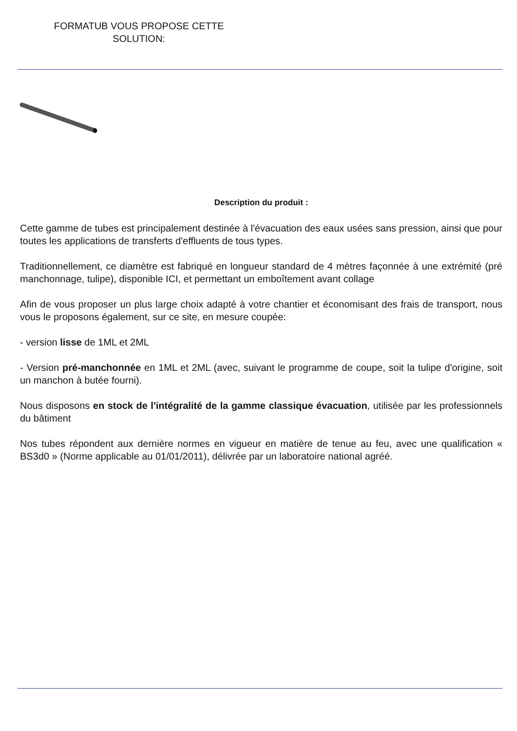FORMATUB VOUS PROPOSE CETTE
SOLUTION:
Description du produit :
Cette gamme de tubes est principalement destinée à l'évacuation des eaux usées sans pression, ainsi que pour toutes les applications de transferts d'effluents de tous types.
Traditionnellement, ce diamètre est fabriqué en longueur standard de 4 mètres façonnée à une extrémité (pré manchonnage, tulipe), disponible ICI, et permettant un emboîtement avant collage
Afin de vous proposer un plus large choix adapté à votre chantier et économisant des frais de transport, nous vous le proposons également, sur ce site, en mesure coupée:
- version lisse de 1ML et 2ML
- Version pré-manchonnée en 1ML et 2ML (avec, suivant le programme de coupe, soit la tulipe d'origine, soit un manchon à butée fourni).
Nous disposons en stock de l'intégralité de la gamme classique évacuation, utilisée par les professionnels du bâtiment
Nos tubes répondent aux dernière normes en vigueur en matière de tenue au feu, avec une qualification « BS3d0 » (Norme applicable au 01/01/2011), délivrée par un laboratoire national agréé.